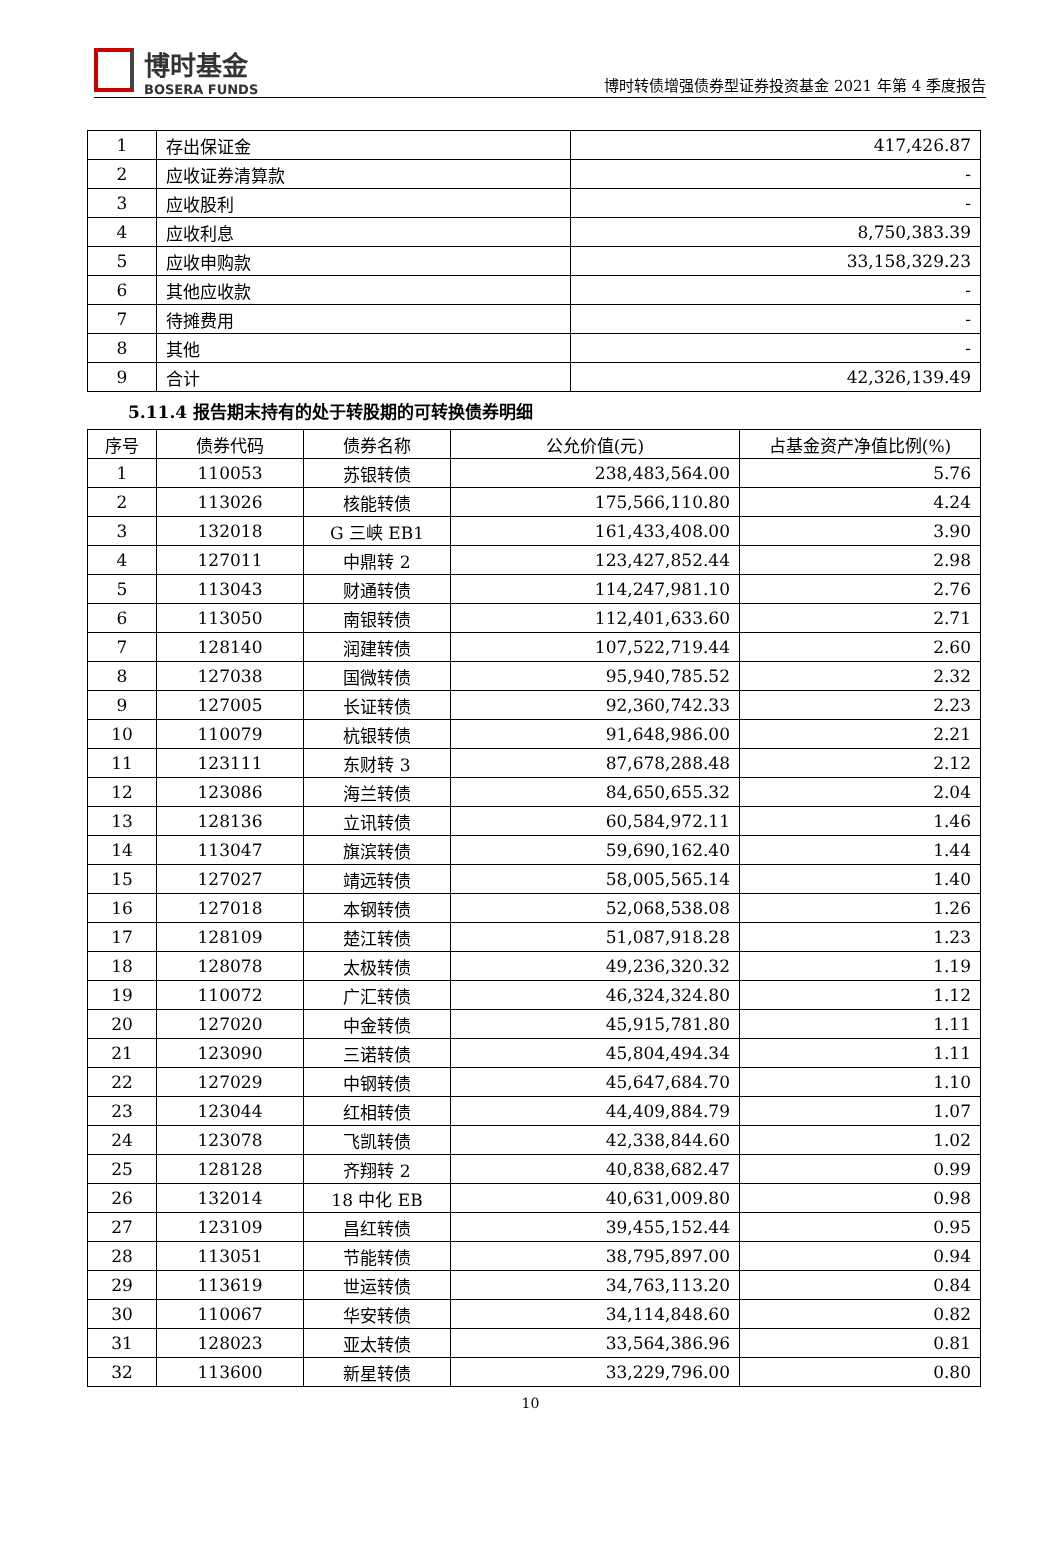博时基金
BOSERA FUNDS
博时转债增强债券型证券投资基金 2021 年第 4 季度报告
| 1 | 存出保证金 | 417,426.87 |
| 2 | 应收证券清算款 | - |
| 3 | 应收股利 | - |
| 4 | 应收利息 | 8,750,383.39 |
| 5 | 应收申购款 | 33,158,329.23 |
| 6 | 其他应收款 | - |
| 7 | 待摊费用 | - |
| 8 | 其他 | - |
| 9 | 合计 | 42,326,139.49 |
5.11.4 报告期末持有的处于转股期的可转换债券明细
| 序号 | 债券代码 | 债券名称 | 公允价值(元) | 占基金资产净值比例(%) |
| --- | --- | --- | --- | --- |
| 1 | 110053 | 苏银转债 | 238,483,564.00 | 5.76 |
| 2 | 113026 | 核能转债 | 175,566,110.80 | 4.24 |
| 3 | 132018 | G 三峡 EB1 | 161,433,408.00 | 3.90 |
| 4 | 127011 | 中鼎转 2 | 123,427,852.44 | 2.98 |
| 5 | 113043 | 财通转债 | 114,247,981.10 | 2.76 |
| 6 | 113050 | 南银转债 | 112,401,633.60 | 2.71 |
| 7 | 128140 | 润建转债 | 107,522,719.44 | 2.60 |
| 8 | 127038 | 国微转债 | 95,940,785.52 | 2.32 |
| 9 | 127005 | 长证转债 | 92,360,742.33 | 2.23 |
| 10 | 110079 | 杭银转债 | 91,648,986.00 | 2.21 |
| 11 | 123111 | 东财转 3 | 87,678,288.48 | 2.12 |
| 12 | 123086 | 海兰转债 | 84,650,655.32 | 2.04 |
| 13 | 128136 | 立讯转债 | 60,584,972.11 | 1.46 |
| 14 | 113047 | 旗滨转债 | 59,690,162.40 | 1.44 |
| 15 | 127027 | 靖远转债 | 58,005,565.14 | 1.40 |
| 16 | 127018 | 本钢转债 | 52,068,538.08 | 1.26 |
| 17 | 128109 | 楚江转债 | 51,087,918.28 | 1.23 |
| 18 | 128078 | 太极转债 | 49,236,320.32 | 1.19 |
| 19 | 110072 | 广汇转债 | 46,324,324.80 | 1.12 |
| 20 | 127020 | 中金转债 | 45,915,781.80 | 1.11 |
| 21 | 123090 | 三诺转债 | 45,804,494.34 | 1.11 |
| 22 | 127029 | 中钢转债 | 45,647,684.70 | 1.10 |
| 23 | 123044 | 红相转债 | 44,409,884.79 | 1.07 |
| 24 | 123078 | 飞凯转债 | 42,338,844.60 | 1.02 |
| 25 | 128128 | 齐翔转 2 | 40,838,682.47 | 0.99 |
| 26 | 132014 | 18 中化 EB | 40,631,009.80 | 0.98 |
| 27 | 123109 | 昌红转债 | 39,455,152.44 | 0.95 |
| 28 | 113051 | 节能转债 | 38,795,897.00 | 0.94 |
| 29 | 113619 | 世运转债 | 34,763,113.20 | 0.84 |
| 30 | 110067 | 华安转债 | 34,114,848.60 | 0.82 |
| 31 | 128023 | 亚太转债 | 33,564,386.96 | 0.81 |
| 32 | 113600 | 新星转债 | 33,229,796.00 | 0.80 |
10